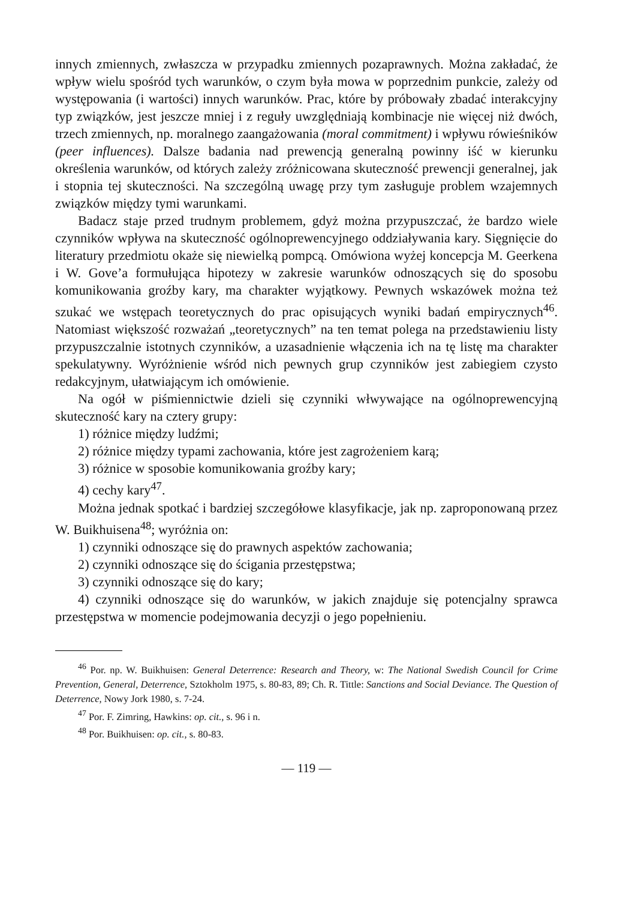innych zmiennych, zwłaszcza w przypadku zmiennych pozaprawnych. Można zakładać, że wpływ wielu spośród tych warunków, o czym była mowa w poprzednim punkcie, zależy od występowania (i wartości) innych warunków. Prac, które by próbowały zbadać interakcyjny typ związków, jest jeszcze mniej i z reguły uwzględniają kombinacje nie więcej niż dwóch, trzech zmiennych, np. moralnego zaangażowania (moral commitment) i wpływu rówieśników (peer influences). Dalsze badania nad prewencją generalną powinny iść w kierunku określenia warunków, od których zależy zróżnicowana skuteczność prewencji generalnej, jak i stopnia tej skuteczności. Na szczególną uwagę przy tym zasługuje problem wzajemnych związków między tymi warunkami.
Badacz staje przed trudnym problemem, gdyż można przypuszczać, że bardzo wiele czynników wpływa na skuteczność ogólnoprewencyjnego oddziaływania kary. Sięgnięcie do literatury przedmiotu okaże się niewielką pompcą. Omówiona wyżej koncepcja M. Geerkena i W. Gove’a formułująca hipotezy w zakresie warunków odnoszących się do sposobu komunikowania groźby kary, ma charakter wyjątkowy. Pewnych wskazówek można też szukać we wstępach teoretycznych do prac opisujących wyniki badań empirycznych<sup>46</sup>. Natomiast większość rozważań „teoretycznych” na ten temat polega na przedstawieniu listy przypuszczalnie istotnych czynników, a uzasadnienie włączenia ich na tę listę ma charakter spekulatywny. Wyróżnienie wśród nich pewnych grup czynników jest zabiegiem czysto redakcyjnym, ułatwiającym ich omówienie.
Na ogół w piśmiennictwie dzieli się czynniki włwywające na ogólnoprewencyjną skuteczność kary na cztery grupy:
1) różnice między ludźmi;
2) różnice między typami zachowania, które jest zagrożeniem karą;
3) różnice w sposobie komunikowania groźby kary;
4) cechy kary<sup>47</sup>.
Można jednak spotkać i bardziej szczegółowe klasyfikacje, jak np. zaproponowaną przez W. Buikhuisena<sup>48</sup>; wyróżnia on:
1) czynniki odnoszące się do prawnych aspektów zachowania;
2) czynniki odnoszące się do ścigania przestępstwa;
3) czynniki odnoszące się do kary;
4) czynniki odnoszące się do warunków, w jakich znajduje się potencjalny sprawca przestępstwa w momencie podejmowania decyzji o jego popełnieniu.
<sup>46</sup> Por. np. W. Buikhuisen: General Deterrence: Research and Theory, w: The National Swedish Council for Crime Prevention, General, Deterrence, Sztokholm 1975, s. 80-83, 89; Ch. R. Tittle: Sanctions and Social Deviance. The Question of Deterrence, Nowy Jork 1980, s. 7-24.
<sup>47</sup> Por. F. Zimring, Hawkins: op. cit., s. 96 i n.
<sup>48</sup> Por. Buikhuisen: op. cit., s. 80-83.
— 119 —